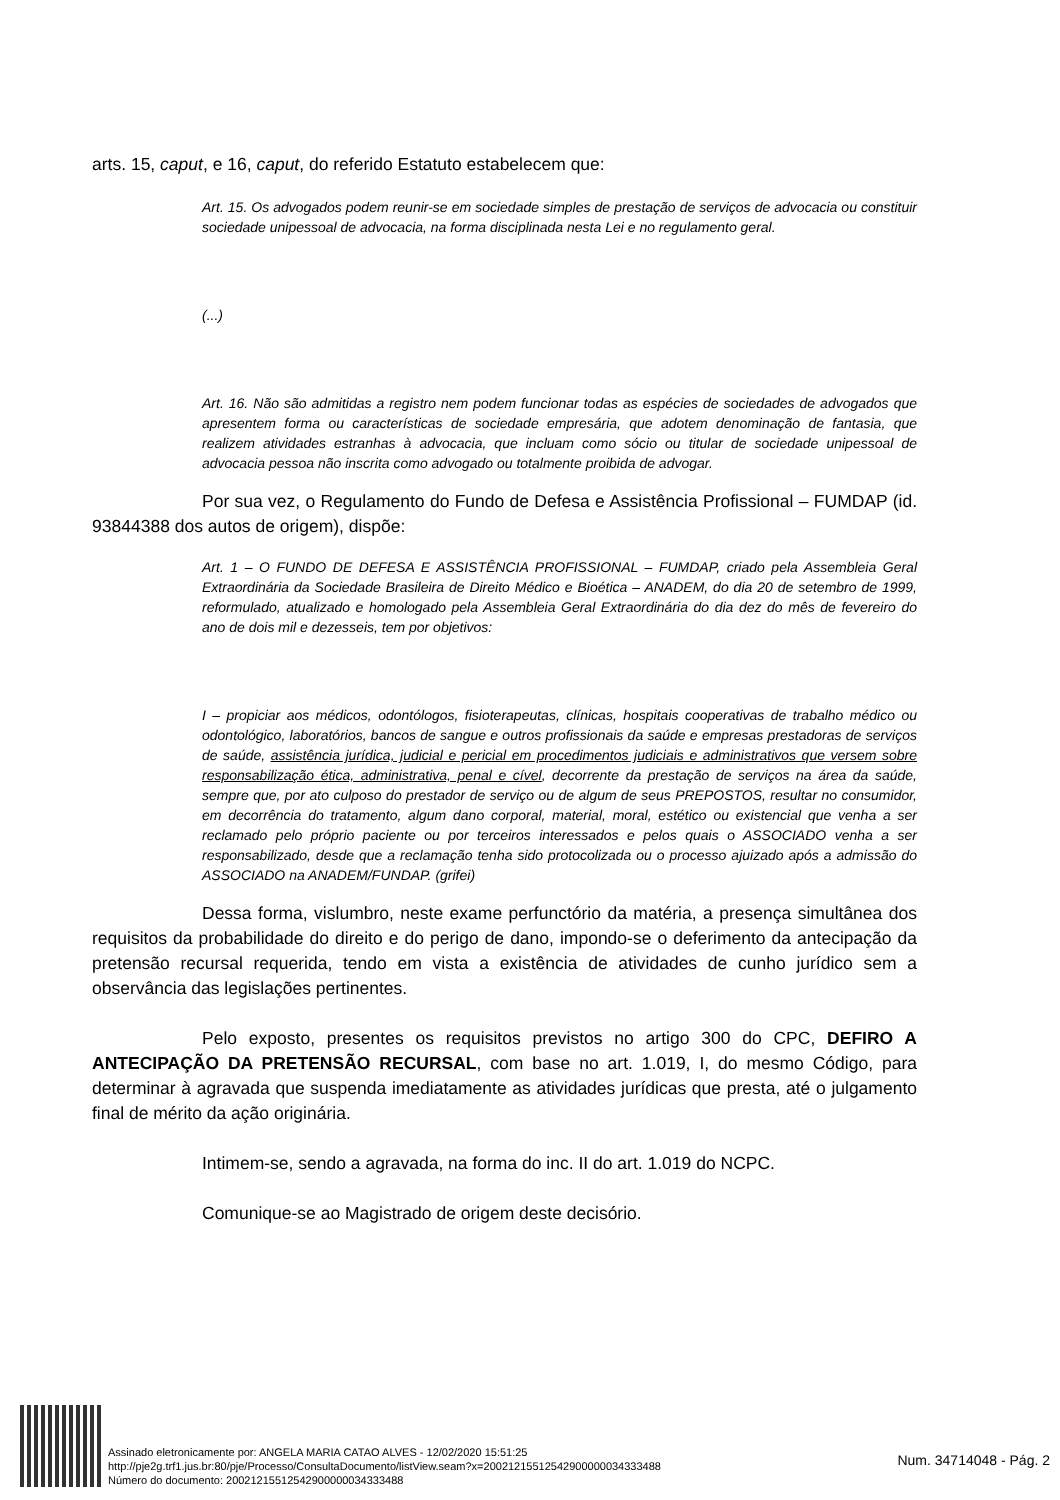arts. 15, caput, e 16, caput, do referido Estatuto estabelecem que:
Art. 15. Os advogados podem reunir-se em sociedade simples de prestação de serviços de advocacia ou constituir sociedade unipessoal de advocacia, na forma disciplinada nesta Lei e no regulamento geral.
(...)
Art. 16. Não são admitidas a registro nem podem funcionar todas as espécies de sociedades de advogados que apresentem forma ou características de sociedade empresária, que adotem denominação de fantasia, que realizem atividades estranhas à advocacia, que incluam como sócio ou titular de sociedade unipessoal de advocacia pessoa não inscrita como advogado ou totalmente proibida de advogar.
Por sua vez, o Regulamento do Fundo de Defesa e Assistência Profissional – FUMDAP (id. 93844388 dos autos de origem), dispõe:
Art. 1 – O FUNDO DE DEFESA E ASSISTÊNCIA PROFISSIONAL – FUMDAP, criado pela Assembleia Geral Extraordinária da Sociedade Brasileira de Direito Médico e Bioética – ANADEM, do dia 20 de setembro de 1999, reformulado, atualizado e homologado pela Assembleia Geral Extraordinária do dia dez do mês de fevereiro do ano de dois mil e dezesseis, tem por objetivos:
I – propiciar aos médicos, odontólogos, fisioterapeutas, clínicas, hospitais cooperativas de trabalho médico ou odontológico, laboratórios, bancos de sangue e outros profissionais da saúde e empresas prestadoras de serviços de saúde, assistência jurídica, judicial e pericial em procedimentos judiciais e administrativos que versem sobre responsabilização ética, administrativa, penal e cível, decorrente da prestação de serviços na área da saúde, sempre que, por ato culposo do prestador de serviço ou de algum de seus PREPOSTOS, resultar no consumidor, em decorrência do tratamento, algum dano corporal, material, moral, estético ou existencial que venha a ser reclamado pelo próprio paciente ou por terceiros interessados e pelos quais o ASSOCIADO venha a ser responsabilizado, desde que a reclamação tenha sido protocolizada ou o processo ajuizado após a admissão do ASSOCIADO na ANADEM/FUNDAP. (grifei)
Dessa forma, vislumbro, neste exame perfunctório da matéria, a presença simultânea dos requisitos da probabilidade do direito e do perigo de dano, impondo-se o deferimento da antecipação da pretensão recursal requerida, tendo em vista a existência de atividades de cunho jurídico sem a observância das legislações pertinentes.
Pelo exposto, presentes os requisitos previstos no artigo 300 do CPC, DEFIRO A ANTECIPAÇÃO DA PRETENSÃO RECURSAL, com base no art. 1.019, I, do mesmo Código, para determinar à agravada que suspenda imediatamente as atividades jurídicas que presta, até o julgamento final de mérito da ação originária.
Intimem-se, sendo a agravada, na forma do inc. II do art. 1.019 do NCPC.
Comunique-se ao Magistrado de origem deste decisório.
Assinado eletronicamente por: ANGELA MARIA CATAO ALVES - 12/02/2020 15:51:25
http://pje2g.trf1.jus.br:80/pje/Processo/ConsultaDocumento/listView.seam?x=20021215512542900000034333488
Número do documento: 20021215512542900000034333488
Num. 34714048 - Pág. 2